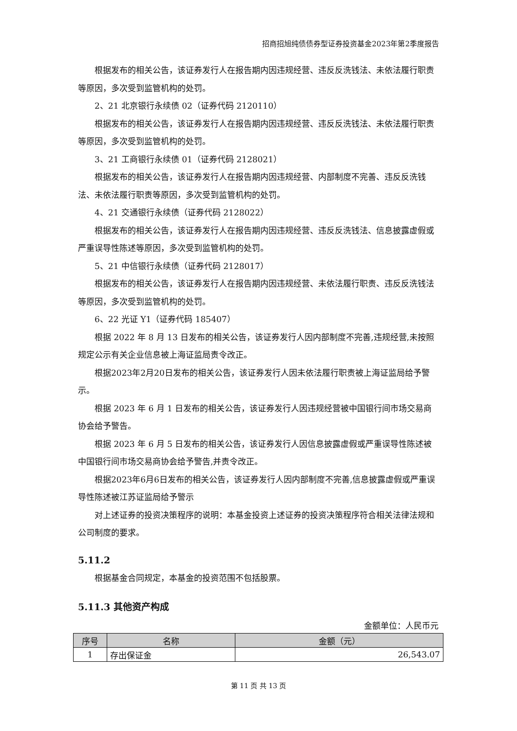招商招旭纯债债券型证券投资基金2023年第2季度报告
根据发布的相关公告，该证券发行人在报告期内因违规经营、违反反洗钱法、未依法履行职责等原因，多次受到监管机构的处罚。
2、21 北京银行永续债 02（证券代码 2120110）
根据发布的相关公告，该证券发行人在报告期内因违规经营、违反反洗钱法、未依法履行职责等原因，多次受到监管机构的处罚。
3、21 工商银行永续债 01（证券代码 2128021）
根据发布的相关公告，该证券发行人在报告期内因违规经营、内部制度不完善、违反反洗钱法、未依法履行职责等原因，多次受到监管机构的处罚。
4、21 交通银行永续债（证券代码 2128022）
根据发布的相关公告，该证券发行人在报告期内因违规经营、违反反洗钱法、信息披露虚假或严重误导性陈述等原因，多次受到监管机构的处罚。
5、21 中信银行永续债（证券代码 2128017）
根据发布的相关公告，该证券发行人在报告期内因违规经营、未依法履行职责、违反反洗钱法等原因，多次受到监管机构的处罚。
6、22 光证 Y1（证券代码 185407）
根据 2022 年 8 月 13 日发布的相关公告，该证券发行人因内部制度不完善,违规经营,未按照规定公示有关企业信息被上海证监局责令改正。
根据2023年2月20日发布的相关公告，该证券发行人因未依法履行职责被上海证监局给予警示。
根据 2023 年 6 月 1 日发布的相关公告，该证券发行人因违规经营被中国银行间市场交易商协会给予警告。
根据 2023 年 6 月 5 日发布的相关公告，该证券发行人因信息披露虚假或严重误导性陈述被中国银行间市场交易商协会给予警告,并责令改正。
根据2023年6月6日发布的相关公告，该证券发行人因内部制度不完善,信息披露虚假或严重误导性陈述被江苏证监局给予警示
对上述证券的投资决策程序的说明：本基金投资上述证券的投资决策程序符合相关法律法规和公司制度的要求。
5.11.2
根据基金合同规定，本基金的投资范围不包括股票。
5.11.3 其他资产构成
金额单位：人民币元
| 序号 | 名称 | 金额（元） |
| --- | --- | --- |
| 1 | 存出保证金 | 26,543.07 |
第 11 页 共 13 页